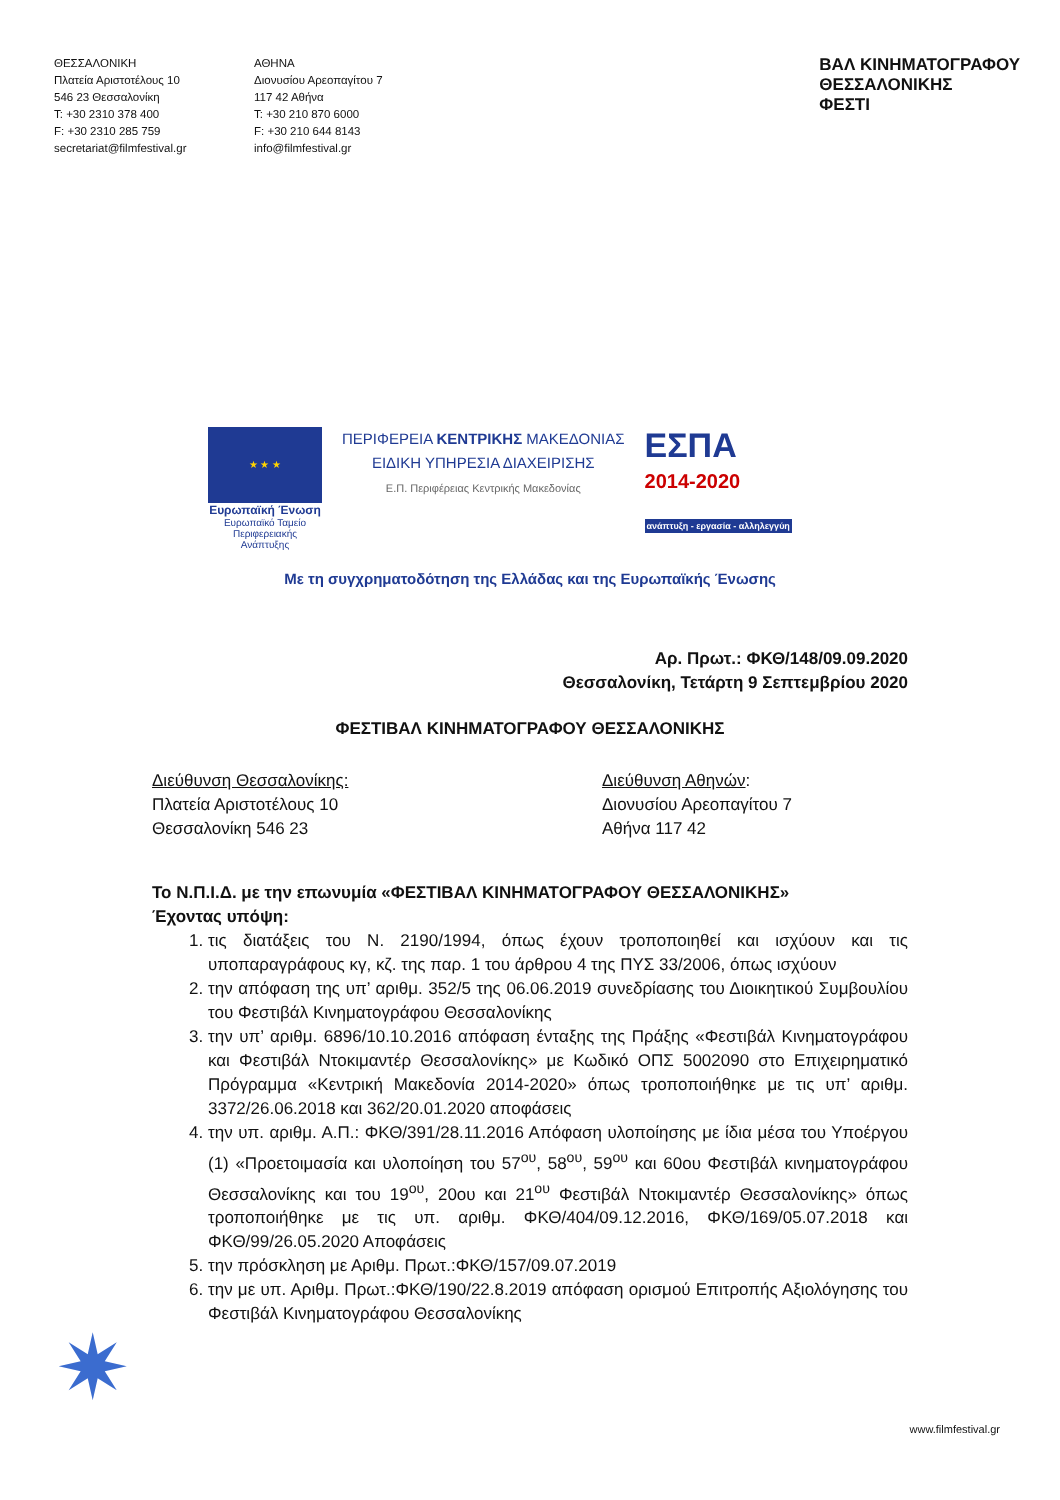ΘΕΣΣΑΛΟΝΙΚΗ
Πλατεία Αριστοτέλους 10
546 23 Θεσσαλονίκη
T: +30 2310 378 400
F: +30 2310 285 759
secretariat@filmfestival.gr
ΑΘΗΝΑ
Διονυσίου Αρεοπαγίτου 7
117 42 Αθήνα
T: +30 210 870 6000
F: +30 210 644 8143
info@filmfestival.gr
ΒΑΛ ΚΙΝΗΜΑΤΟΓΡΑΦΟΥ
ΘΕΣΣΑΛΟΝΙΚΗΣ
ΦΕΣΤΙ
★ ★ ★
Ευρωπαϊκή Ένωση
Ευρωπαϊκό Ταμείο
Περιφερειακής Ανάπτυξης
ΠΕΡΙΦΕΡΕΙΑ ΚΕΝΤΡΙΚΗΣ ΜΑΚΕΔΟΝΙΑΣ
ΕΙΔΙΚΗ ΥΠΗΡΕΣΙΑ ΔΙΑΧΕΙΡΙΣΗΣ
Ε.Π. Περιφέρειας Κεντρικής Μακεδονίας
ΕΣΠΑ
2014-2020
ανάπτυξη - εργασία - αλληλεγγύη
Με τη συγχρηματοδότηση της Ελλάδας και της Ευρωπαϊκής Ένωσης
Αρ. Πρωτ.: ΦΚΘ/148/09.09.2020
Θεσσαλονίκη, Τετάρτη 9 Σεπτεμβρίου 2020
ΦΕΣΤΙΒΑΛ ΚΙΝΗΜΑΤΟΓΡΑΦΟΥ ΘΕΣΣΑΛΟΝΙΚΗΣ
Διεύθυνση Θεσσαλονίκης:
Πλατεία Αριστοτέλους 10
Θεσσαλονίκη 546 23
Διεύθυνση Αθηνών:
Διονυσίου Αρεοπαγίτου 7
Αθήνα 117 42
Το Ν.Π.Ι.Δ. με την επωνυμία «ΦΕΣΤΙΒΑΛ ΚΙΝΗΜΑΤΟΓΡΑΦΟΥ ΘΕΣΣΑΛΟΝΙΚΗΣ»
Έχοντας υπόψη:
1. τις διατάξεις του Ν. 2190/1994, όπως έχουν τροποποιηθεί και ισχύουν και τις υποπαραγράφους κγ, κζ. της παρ. 1 του άρθρου 4 της ΠΥΣ 33/2006, όπως ισχύουν
2. την απόφαση της υπ’ αριθμ. 352/5 της 06.06.2019 συνεδρίασης του Διοικητικού Συμβουλίου του Φεστιβάλ Κινηματογράφου Θεσσαλονίκης
3. την υπ’ αριθμ. 6896/10.10.2016 απόφαση ένταξης της Πράξης «Φεστιβάλ Κινηματογράφου και Φεστιβάλ Ντοκιμαντέρ Θεσσαλονίκης» με Κωδικό ΟΠΣ 5002090 στο Επιχειρηματικό Πρόγραμμα «Κεντρική Μακεδονία 2014-2020» όπως τροποποιήθηκε με τις υπ’ αριθμ. 3372/26.06.2018 και 362/20.01.2020 αποφάσεις
4. την υπ. αριθμ. Α.Π.: ΦΚΘ/391/28.11.2016 Απόφαση υλοποίησης με ίδια μέσα του Υποέργου (1) «Προετοιμασία και υλοποίηση του 57<sup>ου</sup>, 58<sup>ου</sup>, 59<sup>ου</sup> και 60ου Φεστιβάλ κινηματογράφου Θεσσαλονίκης και του 19<sup>ου</sup>, 20ου και 21<sup>ου</sup> Φεστιβάλ Ντοκιμαντέρ Θεσσαλονίκης» όπως τροποποιήθηκε με τις υπ. αριθμ. ΦΚΘ/404/09.12.2016, ΦΚΘ/169/05.07.2018 και ΦΚΘ/99/26.05.2020 Αποφάσεις
5. την πρόσκληση με Αριθμ. Πρωτ.:ΦΚΘ/157/09.07.2019
6. την με υπ. Αριθμ. Πρωτ.:ΦΚΘ/190/22.8.2019 απόφαση ορισμού Επιτροπής Αξιολόγησης του Φεστιβάλ Κινηματογράφου Θεσσαλονίκης
✷
www.filmfestival.gr